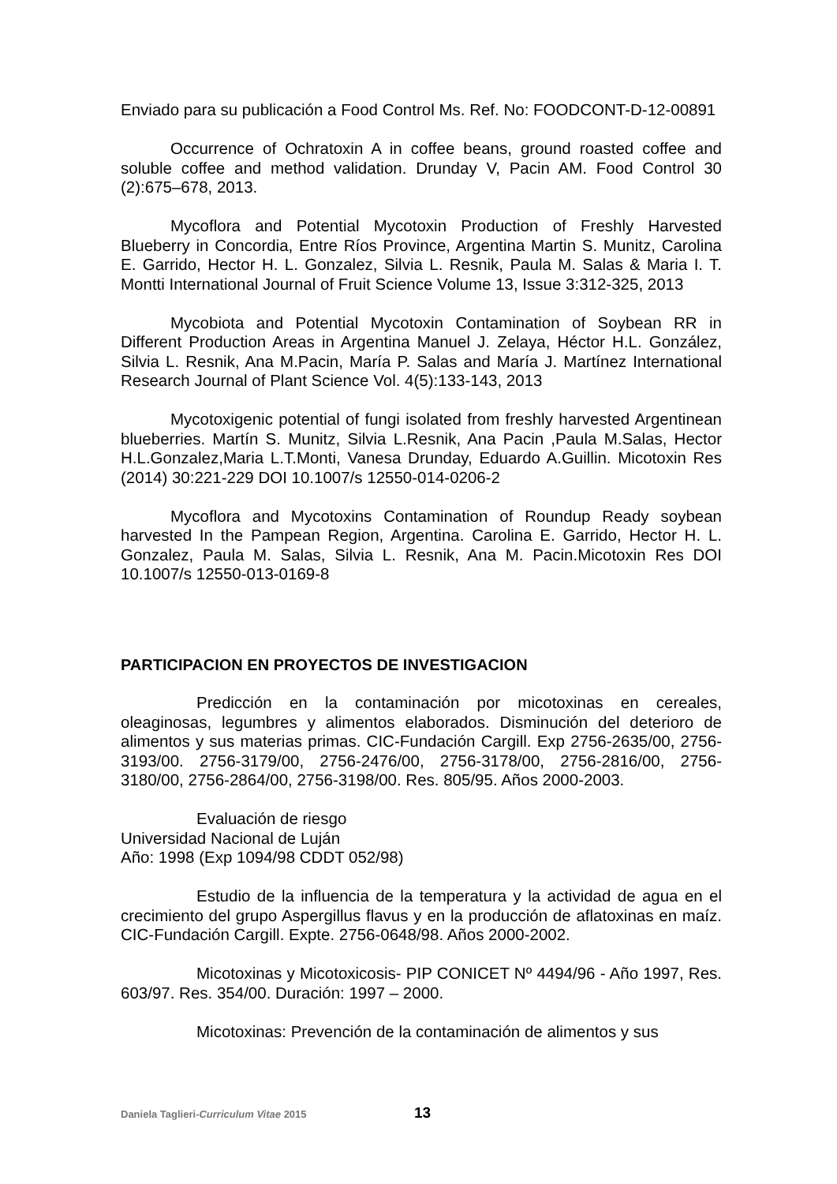Enviado para su publicación a Food Control Ms. Ref. No: FOODCONT-D-12-00891
Occurrence of Ochratoxin A in coffee beans, ground roasted coffee and soluble coffee and method validation. Drunday V, Pacin AM. Food Control 30 (2):675–678, 2013.
Mycoflora and Potential Mycotoxin Production of Freshly Harvested Blueberry in Concordia, Entre Ríos Province, Argentina Martin S. Munitz, Carolina E. Garrido, Hector H. L. Gonzalez, Silvia L. Resnik, Paula M. Salas & Maria I. T. Montti International Journal of Fruit Science Volume 13, Issue 3:312-325, 2013
Mycobiota and Potential Mycotoxin Contamination of Soybean RR in Different Production Areas in Argentina Manuel J. Zelaya, Héctor H.L. González, Silvia L. Resnik, Ana M.Pacin, María P. Salas and María J. Martínez International Research Journal of Plant Science Vol. 4(5):133-143, 2013
Mycotoxigenic potential of fungi isolated from freshly harvested Argentinean blueberries. Martín S. Munitz, Silvia L.Resnik, Ana Pacin ,Paula M.Salas, Hector H.L.Gonzalez,Maria L.T.Monti, Vanesa Drunday, Eduardo A.Guillin. Micotoxin Res (2014) 30:221-229 DOI 10.1007/s 12550-014-0206-2
Mycoflora and Mycotoxins Contamination of Roundup Ready soybean harvested In the Pampean Region, Argentina. Carolina E. Garrido, Hector H. L. Gonzalez, Paula M. Salas, Silvia L. Resnik, Ana M. Pacin.Micotoxin Res DOI 10.1007/s 12550-013-0169-8
PARTICIPACION EN PROYECTOS DE INVESTIGACION
Predicción en la contaminación por micotoxinas en cereales, oleaginosas, legumbres y alimentos elaborados. Disminución del deterioro de alimentos y sus materias primas. CIC-Fundación Cargill. Exp 2756-2635/00, 2756-3193/00. 2756-3179/00, 2756-2476/00, 2756-3178/00, 2756-2816/00, 2756-3180/00, 2756-2864/00, 2756-3198/00. Res. 805/95. Años 2000-2003.
Evaluación de riesgo
Universidad Nacional de Luján
Año: 1998 (Exp 1094/98 CDDT 052/98)
Estudio de la influencia de la temperatura y la actividad de agua en el crecimiento del grupo Aspergillus flavus y en la producción de aflatoxinas en maíz. CIC-Fundación Cargill. Expte. 2756-0648/98. Años 2000-2002.
Micotoxinas y Micotoxicosis- PIP CONICET Nº 4494/96 - Año 1997, Res. 603/97. Res. 354/00. Duración: 1997 – 2000.
Micotoxinas: Prevención de la contaminación de alimentos y sus
Daniela Taglieri-Curriculum Vitae 2015 13